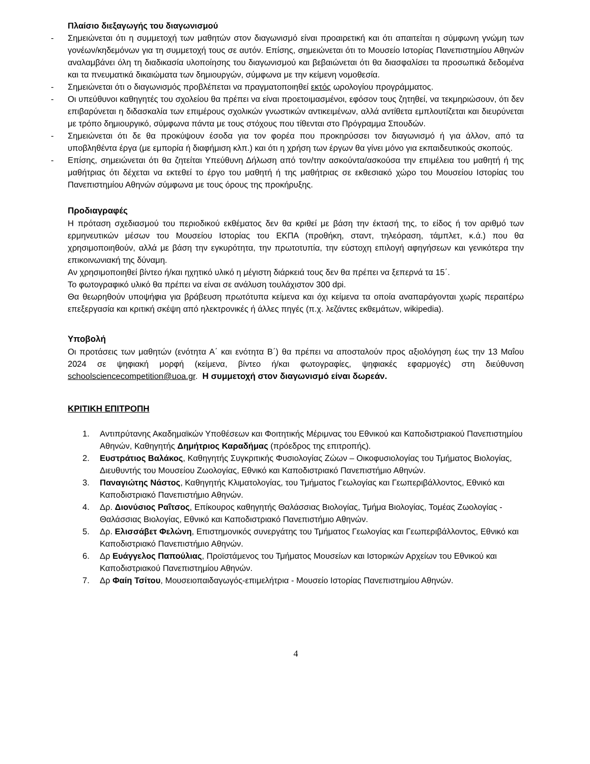Πλαίσιο διεξαγωγής του διαγωνισμού
- Σημειώνεται ότι η συμμετοχή των μαθητών στον διαγωνισμό είναι προαιρετική και ότι απαιτείται η σύμφωνη γνώμη των γονέων/κηδεμόνων για τη συμμετοχή τους σε αυτόν. Επίσης, σημειώνεται ότι το Μουσείο Ιστορίας Πανεπιστημίου Αθηνών αναλαμβάνει όλη τη διαδικασία υλοποίησης του διαγωνισμού και βεβαιώνεται ότι θα διασφαλίσει τα προσωπικά δεδομένα και τα πνευματικά δικαιώματα των δημιουργών, σύμφωνα με την κείμενη νομοθεσία.
- Σημειώνεται ότι ο διαγωνισμός προβλέπεται να πραγματοποιηθεί εκτός ωρολογίου προγράμματος.
- Οι υπεύθυνοι καθηγητές του σχολείου θα πρέπει να είναι προετοιμασμένοι, εφόσον τους ζητηθεί, να τεκμηριώσουν, ότι δεν επιβαρύνεται η διδασκαλία των επιμέρους σχολικών γνωστικών αντικειμένων, αλλά αντίθετα εμπλουτίζεται και διευρύνεται με τρόπο δημιουργικό, σύμφωνα πάντα με τους στόχους που τίθενται στο Πρόγραμμα Σπουδών.
- Σημειώνεται ότι δε θα προκύψουν έσοδα για τον φορέα που προκηρύσσει τον διαγωνισμό ή για άλλον, από τα υποβληθέντα έργα (με εμπορία ή διαφήμιση κλπ.) και ότι η χρήση των έργων θα γίνει μόνο για εκπαιδευτικούς σκοπούς.
- Επίσης, σημειώνεται ότι θα ζητείται Υπεύθυνη Δήλωση από τον/την ασκούντα/ασκούσα την επιμέλεια του μαθητή ή της μαθήτριας ότι δέχεται να εκτεθεί το έργο του μαθητή ή της μαθήτριας σε εκθεσιακό χώρο του Μουσείου Ιστορίας του Πανεπιστημίου Αθηνών σύμφωνα με τους όρους της προκήρυξης.
Προδιαγραφές
Η πρόταση σχεδιασμού του περιοδικού εκθέματος δεν θα κριθεί με βάση την έκτασή της, το είδος ή τον αριθμό των ερμηνευτικών μέσων του Μουσείου Ιστορίας του ΕΚΠΑ (προθήκη, σταντ, τηλεόραση, τάμπλετ, κ.ά.) που θα χρησιμοποιηθούν, αλλά με βάση την εγκυρότητα, την πρωτοτυπία, την εύστοχη επιλογή αφηγήσεων και γενικότερα την επικοινωνιακή της δύναμη.
Αν χρησιμοποιηθεί βίντεο ή/και ηχητικό υλικό η μέγιστη διάρκειά τους δεν θα πρέπει να ξεπερνά τα 15΄.
Το φωτογραφικό υλικό θα πρέπει να είναι σε ανάλυση τουλάχιστον 300 dpi.
Θα θεωρηθούν υποψήφια για βράβευση πρωτότυπα κείμενα και όχι κείμενα τα οποία αναπαράγονται χωρίς περαιτέρω επεξεργασία και κριτική σκέψη από ηλεκτρονικές ή άλλες πηγές (π.χ. λεζάντες εκθεμάτων, wikipedia).
Υποβολή
Οι προτάσεις των μαθητών (ενότητα Α΄ και ενότητα Β΄) θα πρέπει να αποσταλούν προς αξιολόγηση έως την 13 Μαΐου 2024 σε ψηφιακή μορφή (κείμενα, βίντεο ή/και φωτογραφίες, ψηφιακές εφαρμογές) στη διεύθυνση schoolsciencecompetition@uoa.gr. Η συμμετοχή στον διαγωνισμό είναι δωρεάν.
ΚΡΙΤΙΚΗ ΕΠΙΤΡΟΠΗ
1. Αντιπρύτανης Ακαδημαϊκών Υποθέσεων και Φοιτητικής Μέριμνας του Εθνικού και Καποδιστριακού Πανεπιστημίου Αθηνών, Καθηγητής Δημήτριος Καραδήμας (πρόεδρος της επιτροπής).
2. Ευστράτιος Βαλάκος, Καθηγητής Συγκριτικής Φυσιολογίας Ζώων – Οικοφυσιολογίας του Τμήματος Βιολογίας, Διευθυντής του Μουσείου Ζωολογίας, Εθνικό και Καποδιστριακό Πανεπιστήμιο Αθηνών.
3. Παναγιώτης Νάστος, Καθηγητής Κλιματολογίας, του Τμήματος Γεωλογίας και Γεωπεριβάλλοντος, Εθνικό και Καποδιστριακό Πανεπιστήμιο Αθηνών.
4. Δρ. Διονύσιος Ραΐτσος, Επίκουρος καθηγητής Θαλάσσιας Βιολογίας, Τμήμα Βιολογίας, Τομέας Ζωολογίας - Θαλάσσιας Βιολογίας, Εθνικό και Καποδιστριακό Πανεπιστήμιο Αθηνών.
5. Δρ. Ελισσάβετ Φελώνη, Επιστημονικός συνεργάτης του Τμήματος Γεωλογίας και Γεωπεριβάλλοντος, Εθνικό και Καποδιστριακό Πανεπιστήμιο Αθηνών.
6. Δρ Ευάγγελος Παπούλιας, Προϊστάμενος του Τμήματος Μουσείων και Ιστορικών Αρχείων του Εθνικού και Καποδιστριακού Πανεπιστημίου Αθηνών.
7. Δρ Φαίη Τσίτου, Μουσειοπαιδαγωγός-επιμελήτρια - Μουσείο Ιστορίας Πανεπιστημίου Αθηνών.
4